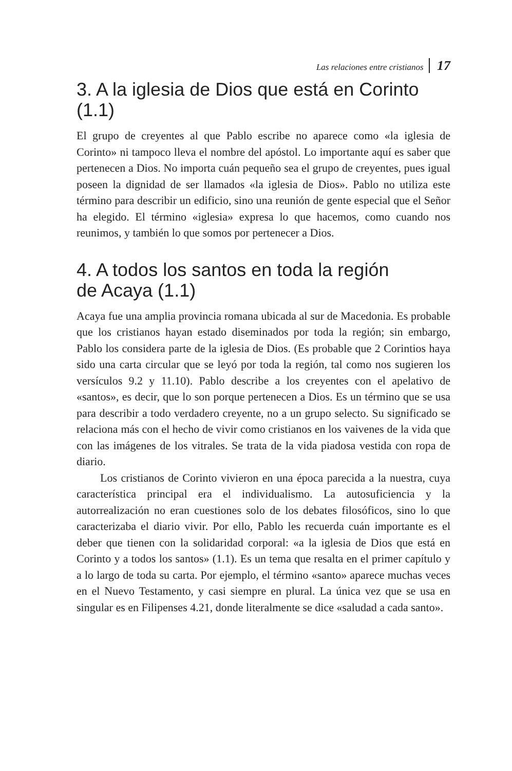Las relaciones entre cristianos 17
3. A la iglesia de Dios que está en Corinto (1.1)
El grupo de creyentes al que Pablo escribe no aparece como «la iglesia de Corinto» ni tampoco lleva el nombre del apóstol. Lo importante aquí es saber que pertenecen a Dios. No importa cuán pequeño sea el grupo de creyentes, pues igual poseen la dignidad de ser llamados «la iglesia de Dios». Pablo no utiliza este término para describir un edificio, sino una reunión de gente especial que el Señor ha elegido. El término «iglesia» expresa lo que hacemos, como cuando nos reunimos, y también lo que somos por pertenecer a Dios.
4. A todos los santos en toda la región
de Acaya (1.1)
Acaya fue una amplia provincia romana ubicada al sur de Macedonia. Es probable que los cristianos hayan estado diseminados por toda la región; sin embargo, Pablo los considera parte de la iglesia de Dios. (Es probable que 2 Corintios haya sido una carta circular que se leyó por toda la región, tal como nos sugieren los versículos 9.2 y 11.10). Pablo describe a los creyentes con el apelativo de «santos», es decir, que lo son porque pertenecen a Dios. Es un término que se usa para describir a todo verdadero creyente, no a un grupo selecto. Su significado se relaciona más con el hecho de vivir como cristianos en los vaivenes de la vida que con las imágenes de los vitrales. Se trata de la vida piadosa vestida con ropa de diario.
Los cristianos de Corinto vivieron en una época parecida a la nuestra, cuya característica principal era el individualismo. La autosuficiencia y la autorrealización no eran cuestiones solo de los debates filosóficos, sino lo que caracterizaba el diario vivir. Por ello, Pablo les recuerda cuán importante es el deber que tienen con la solidaridad corporal: «a la iglesia de Dios que está en Corinto y a todos los santos» (1.1). Es un tema que resalta en el primer capítulo y a lo largo de toda su carta. Por ejemplo, el término «santo» aparece muchas veces en el Nuevo Testamento, y casi siempre en plural. La única vez que se usa en singular es en Filipenses 4.21, donde literalmente se dice «saludad a cada santo».